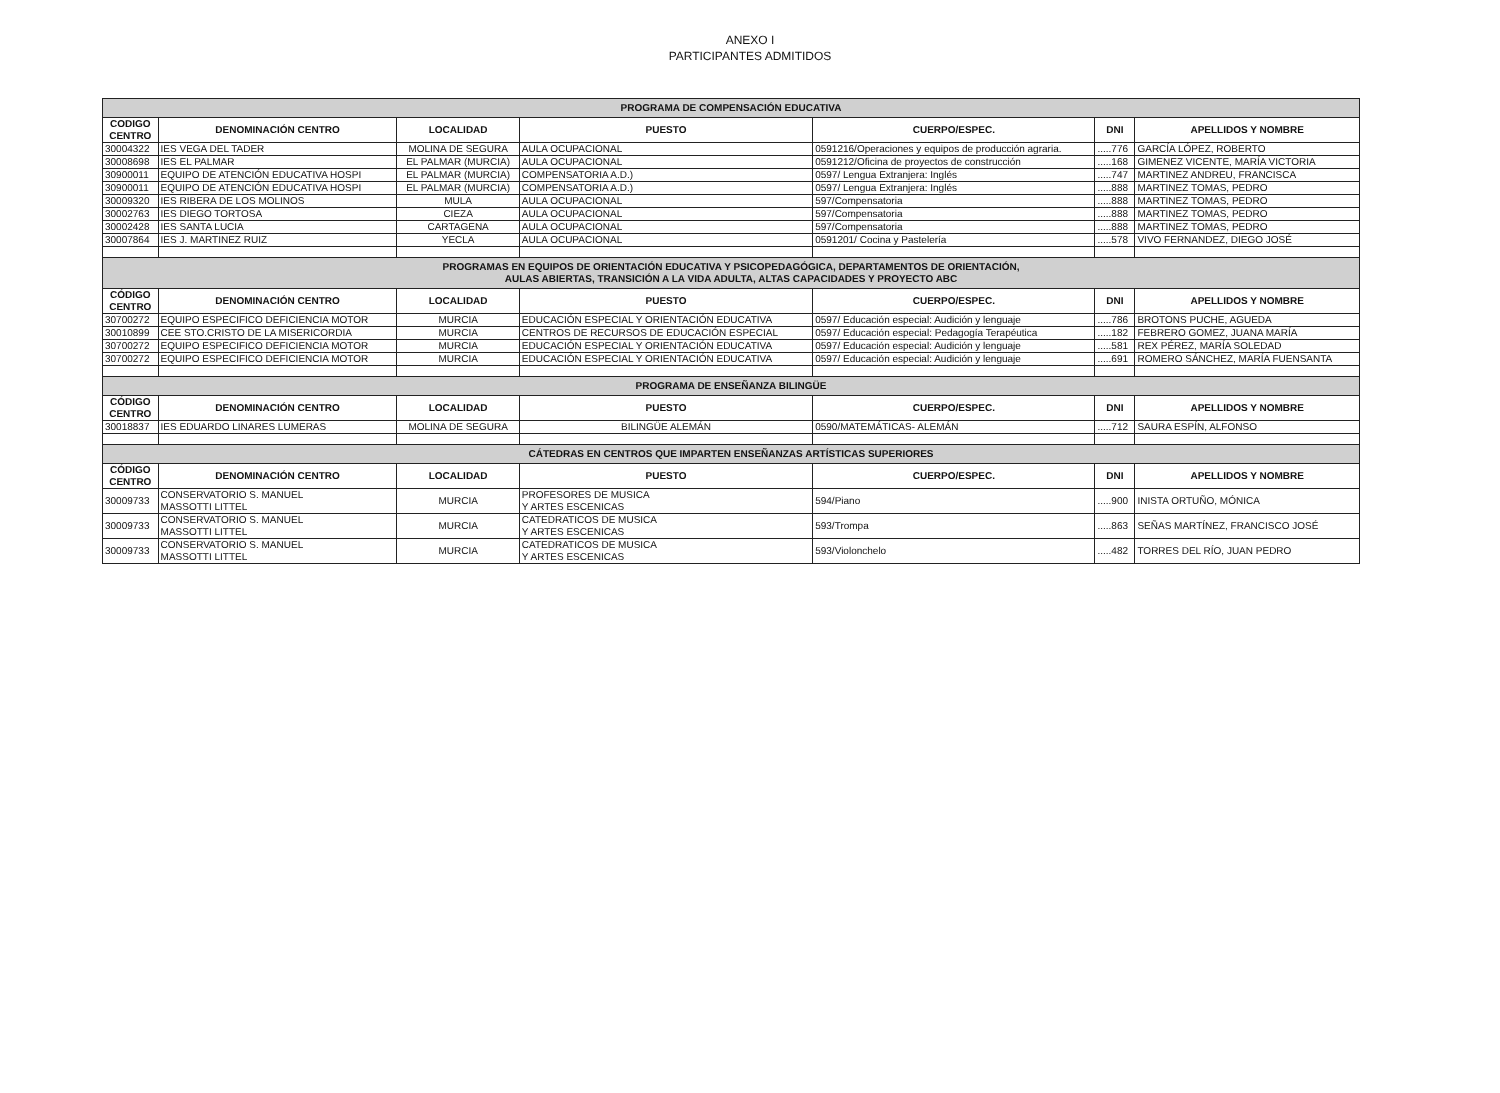ANEXO I
PARTICIPANTES ADMITIDOS
| PROGRAMA DE COMPENSACIÓN EDUCATIVA | | | | | | |
| CODIGO CENTRO | DENOMINACIÓN CENTRO | LOCALIDAD | PUESTO | CUERPO/ESPEC. | DNI | APELLIDOS Y NOMBRE |
| 30004322 | IES VEGA DEL TADER | MOLINA DE SEGURA | AULA OCUPACIONAL | 0591216/Operaciones y equipos de producción agraria. | .....776 | GARCÍA LÓPEZ, ROBERTO |
| 30008698 | IES EL PALMAR | EL PALMAR (MURCIA) | AULA OCUPACIONAL | 0591212/Oficina de proyectos de construcción | .....168 | GIMENEZ VICENTE, MARÍA VICTORIA |
| 30900011 | EQUIPO DE ATENCIÓN EDUCATIVA HOSPI | EL PALMAR (MURCIA) | COMPENSATORIA A.D.) | 0597/ Lengua Extranjera: Inglés | .....747 | MARTINEZ ANDREU, FRANCISCA |
| 30900011 | EQUIPO DE ATENCIÓN EDUCATIVA HOSPI | EL PALMAR (MURCIA) | COMPENSATORIA A.D.) | 0597/ Lengua Extranjera: Inglés | .....888 | MARTINEZ TOMAS, PEDRO |
| 30009320 | IES RIBERA DE LOS MOLINOS | MULA | AULA OCUPACIONAL | 597/Compensatoria | .....888 | MARTINEZ TOMAS, PEDRO |
| 30002763 | IES DIEGO TORTOSA | CIEZA | AULA OCUPACIONAL | 597/Compensatoria | .....888 | MARTINEZ TOMAS, PEDRO |
| 30002428 | IES SANTA LUCIA | CARTAGENA | AULA OCUPACIONAL | 597/Compensatoria | .....888 | MARTINEZ TOMAS, PEDRO |
| 30007864 | IES J. MARTINEZ RUIZ | YECLA | AULA OCUPACIONAL | 0591201/ Cocina y Pastelería | .....578 | VIVO FERNANDEZ, DIEGO JOSÉ |
| PROGRAMAS EN EQUIPOS DE ORIENTACIÓN EDUCATIVA Y PSICOPEDAGÓGICA, DEPARTAMENTOS DE ORIENTACIÓN, AULAS ABIERTAS, TRANSICIÓN A LA VIDA ADULTA, ALTAS CAPACIDADES Y PROYECTO ABC | | | | | | |
| CÓDIGO CENTRO | DENOMINACIÓN CENTRO | LOCALIDAD | PUESTO | CUERPO/ESPEC. | DNI | APELLIDOS Y NOMBRE |
| 30700272 | EQUIPO ESPECIFICO DEFICIENCIA MOTOR | MURCIA | EDUCACIÓN ESPECIAL Y ORIENTACIÓN EDUCATIVA | 0597/ Educación especial: Audición y lenguaje | .....786 | BROTONS PUCHE, AGUEDA |
| 30010899 | CEE STO.CRISTO DE LA MISERICORDIA | MURCIA | CENTROS DE RECURSOS DE EDUCACIÓN ESPECIAL | 0597/ Educación especial: Pedagogía Terapéutica | .....182 | FEBRERO GOMEZ, JUANA MARÍA |
| 30700272 | EQUIPO ESPECIFICO DEFICIENCIA MOTOR | MURCIA | EDUCACIÓN ESPECIAL Y ORIENTACIÓN EDUCATIVA | 0597/ Educación especial: Audición y lenguaje | .....581 | REX PÉREZ, MARÍA SOLEDAD |
| 30700272 | EQUIPO ESPECIFICO DEFICIENCIA MOTOR | MURCIA | EDUCACIÓN ESPECIAL Y ORIENTACIÓN EDUCATIVA | 0597/ Educación especial: Audición y lenguaje | .....691 | ROMERO SÁNCHEZ, MARÍA FUENSANTA |
| PROGRAMA DE ENSEÑANZA BILINGÜE | | | | | | |
| CÓDIGO CENTRO | DENOMINACIÓN CENTRO | LOCALIDAD | PUESTO | CUERPO/ESPEC. | DNI | APELLIDOS Y NOMBRE |
| 30018837 | IES EDUARDO LINARES LUMERAS | MOLINA DE SEGURA | BILINGÜE ALEMÁN | 0590/MATEMÁTICAS- ALEMÁN | .....712 | SAURA ESPÍN, ALFONSO |
| CÁTEDRAS EN CENTROS QUE IMPARTEN ENSEÑANZAS ARTÍSTICAS SUPERIORES | | | | | | |
| CÓDIGO CENTRO | DENOMINACIÓN CENTRO | LOCALIDAD | PUESTO | CUERPO/ESPEC. | DNI | APELLIDOS Y NOMBRE |
| 30009733 | CONSERVATORIO S. MANUEL MASSOTTI LITTEL | MURCIA | PROFESORES DE MUSICA Y ARTES ESCENICAS | 594/Piano | .....900 | INISTA ORTUÑO, MÓNICA |
| 30009733 | CONSERVATORIO S. MANUEL MASSOTTI LITTEL | MURCIA | CATEDRATICOS DE MUSICA Y ARTES ESCENICAS | 593/Trompa | .....863 | SEÑAS MARTÍNEZ, FRANCISCO JOSÉ |
| 30009733 | CONSERVATORIO S. MANUEL MASSOTTI LITTEL | MURCIA | CATEDRATICOS DE MUSICA Y ARTES ESCENICAS | 593/Violonchelo | .....482 | TORRES DEL RÍO, JUAN PEDRO |